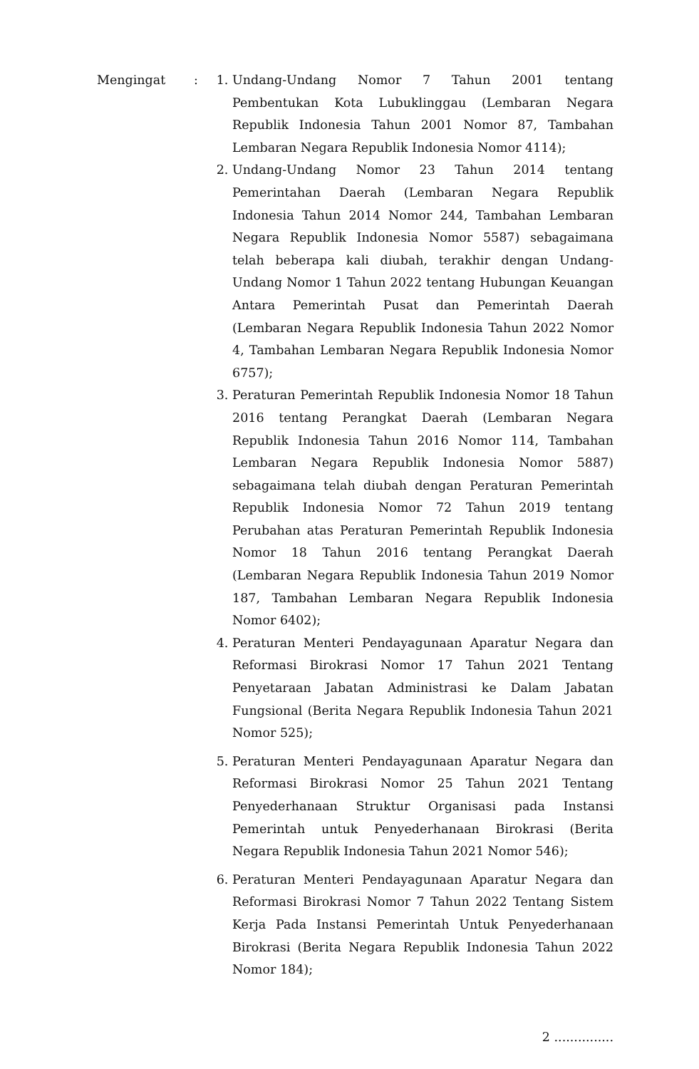Mengingat : 1. Undang-Undang Nomor 7 Tahun 2001 tentang Pembentukan Kota Lubuklinggau (Lembaran Negara Republik Indonesia Tahun 2001 Nomor 87, Tambahan Lembaran Negara Republik Indonesia Nomor 4114);
2. Undang-Undang Nomor 23 Tahun 2014 tentang Pemerintahan Daerah (Lembaran Negara Republik Indonesia Tahun 2014 Nomor 244, Tambahan Lembaran Negara Republik Indonesia Nomor 5587) sebagaimana telah beberapa kali diubah, terakhir dengan Undang-Undang Nomor 1 Tahun 2022 tentang Hubungan Keuangan Antara Pemerintah Pusat dan Pemerintah Daerah (Lembaran Negara Republik Indonesia Tahun 2022 Nomor 4, Tambahan Lembaran Negara Republik Indonesia Nomor 6757);
3. Peraturan Pemerintah Republik Indonesia Nomor 18 Tahun 2016 tentang Perangkat Daerah (Lembaran Negara Republik Indonesia Tahun 2016 Nomor 114, Tambahan Lembaran Negara Republik Indonesia Nomor 5887) sebagaimana telah diubah dengan Peraturan Pemerintah Republik Indonesia Nomor 72 Tahun 2019 tentang Perubahan atas Peraturan Pemerintah Republik Indonesia Nomor 18 Tahun 2016 tentang Perangkat Daerah (Lembaran Negara Republik Indonesia Tahun 2019 Nomor 187, Tambahan Lembaran Negara Republik Indonesia Nomor 6402);
4. Peraturan Menteri Pendayagunaan Aparatur Negara dan Reformasi Birokrasi Nomor 17 Tahun 2021 Tentang Penyetaraan Jabatan Administrasi ke Dalam Jabatan Fungsional (Berita Negara Republik Indonesia Tahun 2021 Nomor 525);
5. Peraturan Menteri Pendayagunaan Aparatur Negara dan Reformasi Birokrasi Nomor 25 Tahun 2021 Tentang Penyederhanaan Struktur Organisasi pada Instansi Pemerintah untuk Penyederhanaan Birokrasi (Berita Negara Republik Indonesia Tahun 2021 Nomor 546);
6. Peraturan Menteri Pendayagunaan Aparatur Negara dan Reformasi Birokrasi Nomor 7 Tahun 2022 Tentang Sistem Kerja Pada Instansi Pemerintah Untuk Penyederhanaan Birokrasi (Berita Negara Republik Indonesia Tahun 2022 Nomor 184);
2 ...............